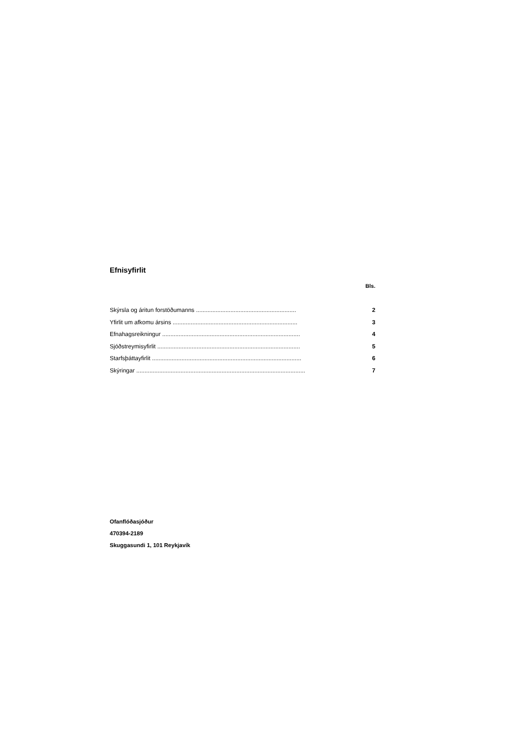Efnisyfirlit
Bls.
Skýrsla og áritun forstöðumanns ............................................................. 2
Yfirlit um afkomu ársins ............................................................................ 3
Efnahagsreikningur .................................................................................... 4
Sjóðstreymisyfirlit ....................................................................................... 5
Starfsþáttayfirlit ........................................................................................... 6
Skýringar ....................................................................................................... 7
Ofanflóðasjóður
470394-2189
Skuggasundi 1, 101 Reykjavík